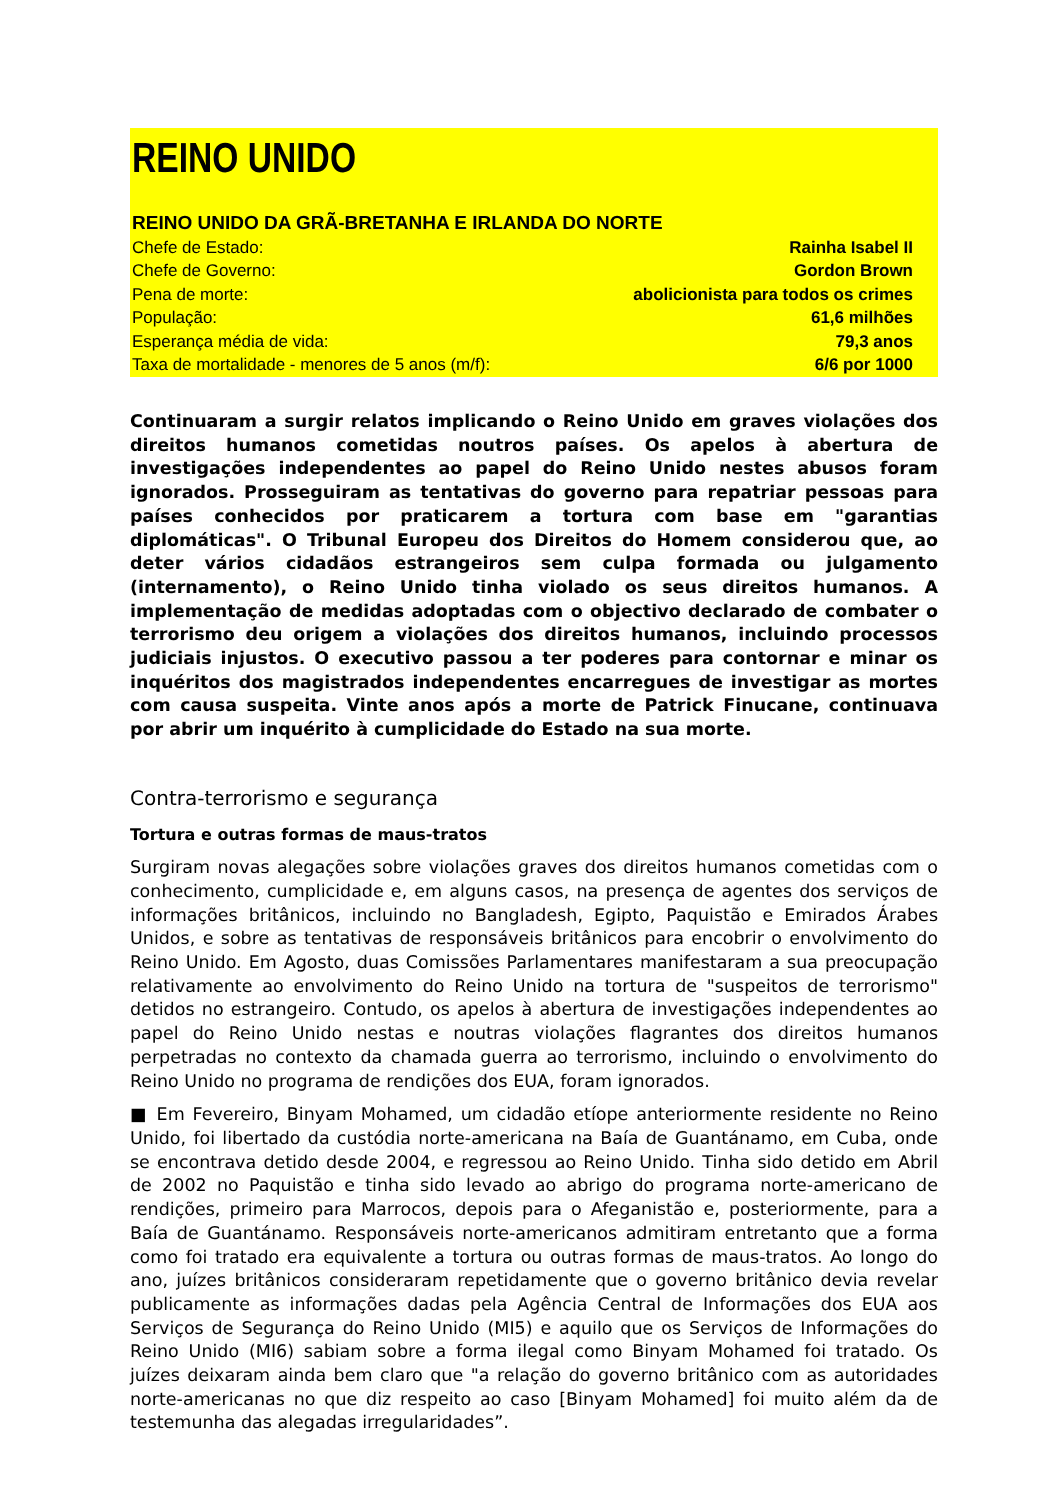REINO UNIDO
REINO UNIDO DA GRÃ-BRETANHA E IRLANDA DO NORTE
| Chefe de Estado: | Rainha Isabel II |
| Chefe de Governo: | Gordon Brown |
| Pena de morte: | abolicionista para todos os crimes |
| População: | 61,6 milhões |
| Esperança média de vida: | 79,3 anos |
| Taxa de mortalidade - menores de 5 anos (m/f): | 6/6 por 1000 |
Continuaram a surgir relatos implicando o Reino Unido em graves violações dos direitos humanos cometidas noutros países. Os apelos à abertura de investigações independentes ao papel do Reino Unido nestes abusos foram ignorados. Prosseguiram as tentativas do governo para repatriar pessoas para países conhecidos por praticarem a tortura com base em "garantias diplomáticas". O Tribunal Europeu dos Direitos do Homem considerou que, ao deter vários cidadãos estrangeiros sem culpa formada ou julgamento (internamento), o Reino Unido tinha violado os seus direitos humanos. A implementação de medidas adoptadas com o objectivo declarado de combater o terrorismo deu origem a violações dos direitos humanos, incluindo processos judiciais injustos. O executivo passou a ter poderes para contornar e minar os inquéritos dos magistrados independentes encarregues de investigar as mortes com causa suspeita. Vinte anos após a morte de Patrick Finucane, continuava por abrir um inquérito à cumplicidade do Estado na sua morte.
Contra-terrorismo e segurança
Tortura e outras formas de maus-tratos
Surgiram novas alegações sobre violações graves dos direitos humanos cometidas com o conhecimento, cumplicidade e, em alguns casos, na presença de agentes dos serviços de informações britânicos, incluindo no Bangladesh, Egipto, Paquistão e Emirados Árabes Unidos, e sobre as tentativas de responsáveis britânicos para encobrir o envolvimento do Reino Unido. Em Agosto, duas Comissões Parlamentares manifestaram a sua preocupação relativamente ao envolvimento do Reino Unido na tortura de "suspeitos de terrorismo" detidos no estrangeiro. Contudo, os apelos à abertura de investigações independentes ao papel do Reino Unido nestas e noutras violações flagrantes dos direitos humanos perpetradas no contexto da chamada guerra ao terrorismo, incluindo o envolvimento do Reino Unido no programa de rendições dos EUA, foram ignorados.
■ Em Fevereiro, Binyam Mohamed, um cidadão etíope anteriormente residente no Reino Unido, foi libertado da custódia norte-americana na Baía de Guantánamo, em Cuba, onde se encontrava detido desde 2004, e regressou ao Reino Unido. Tinha sido detido em Abril de 2002 no Paquistão e tinha sido levado ao abrigo do programa norte-americano de rendições, primeiro para Marrocos, depois para o Afeganistão e, posteriormente, para a Baía de Guantánamo. Responsáveis norte-americanos admitiram entretanto que a forma como foi tratado era equivalente a tortura ou outras formas de maus-tratos. Ao longo do ano, juízes britânicos consideraram repetidamente que o governo britânico devia revelar publicamente as informações dadas pela Agência Central de Informações dos EUA aos Serviços de Segurança do Reino Unido (MI5) e aquilo que os Serviços de Informações do Reino Unido (MI6) sabiam sobre a forma ilegal como Binyam Mohamed foi tratado. Os juízes deixaram ainda bem claro que "a relação do governo britânico com as autoridades norte-americanas no que diz respeito ao caso [Binyam Mohamed] foi muito além da de testemunha das alegadas irregularidades”.